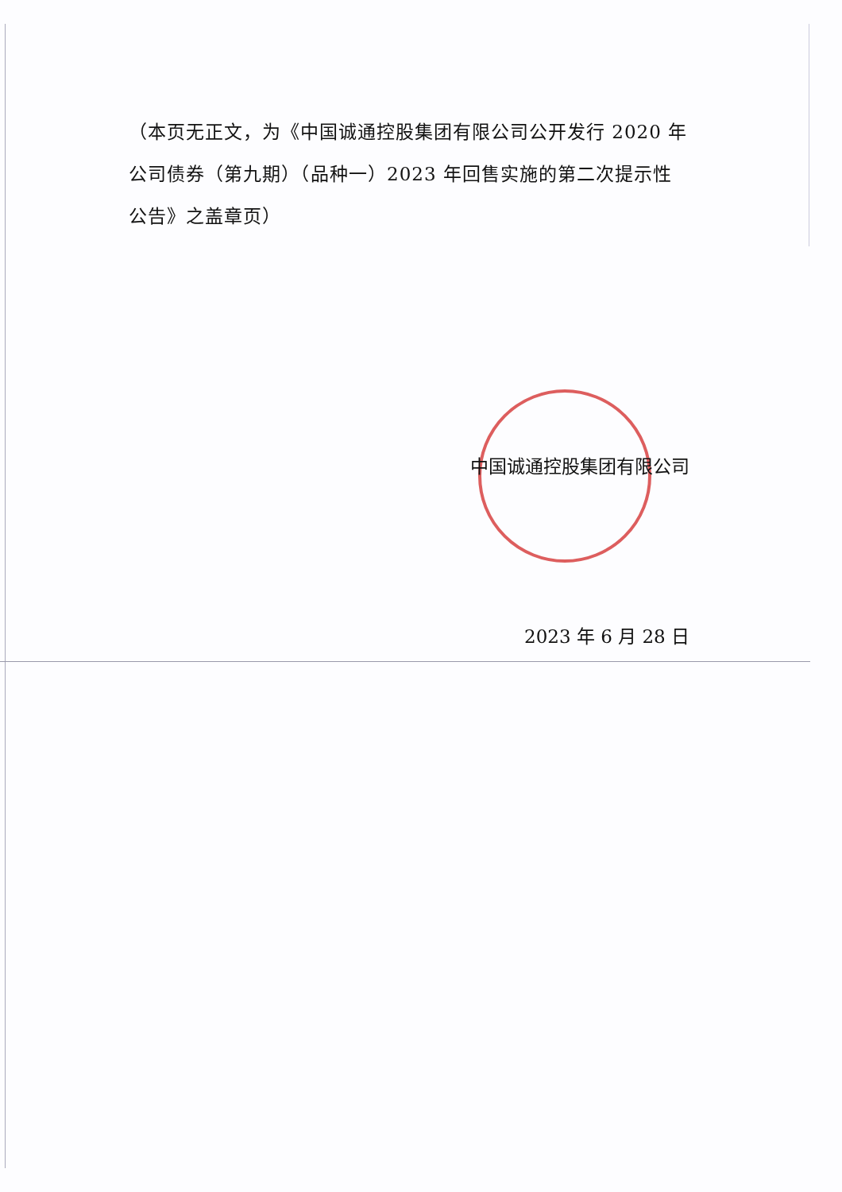（本页无正文，为《中国诚通控股集团有限公司公开发行 2020 年公司债券（第九期）（品种一）2023 年回售实施的第二次提示性公告》之盖章页）
中国诚通控股集团有限公司
2023 年 6 月 28 日